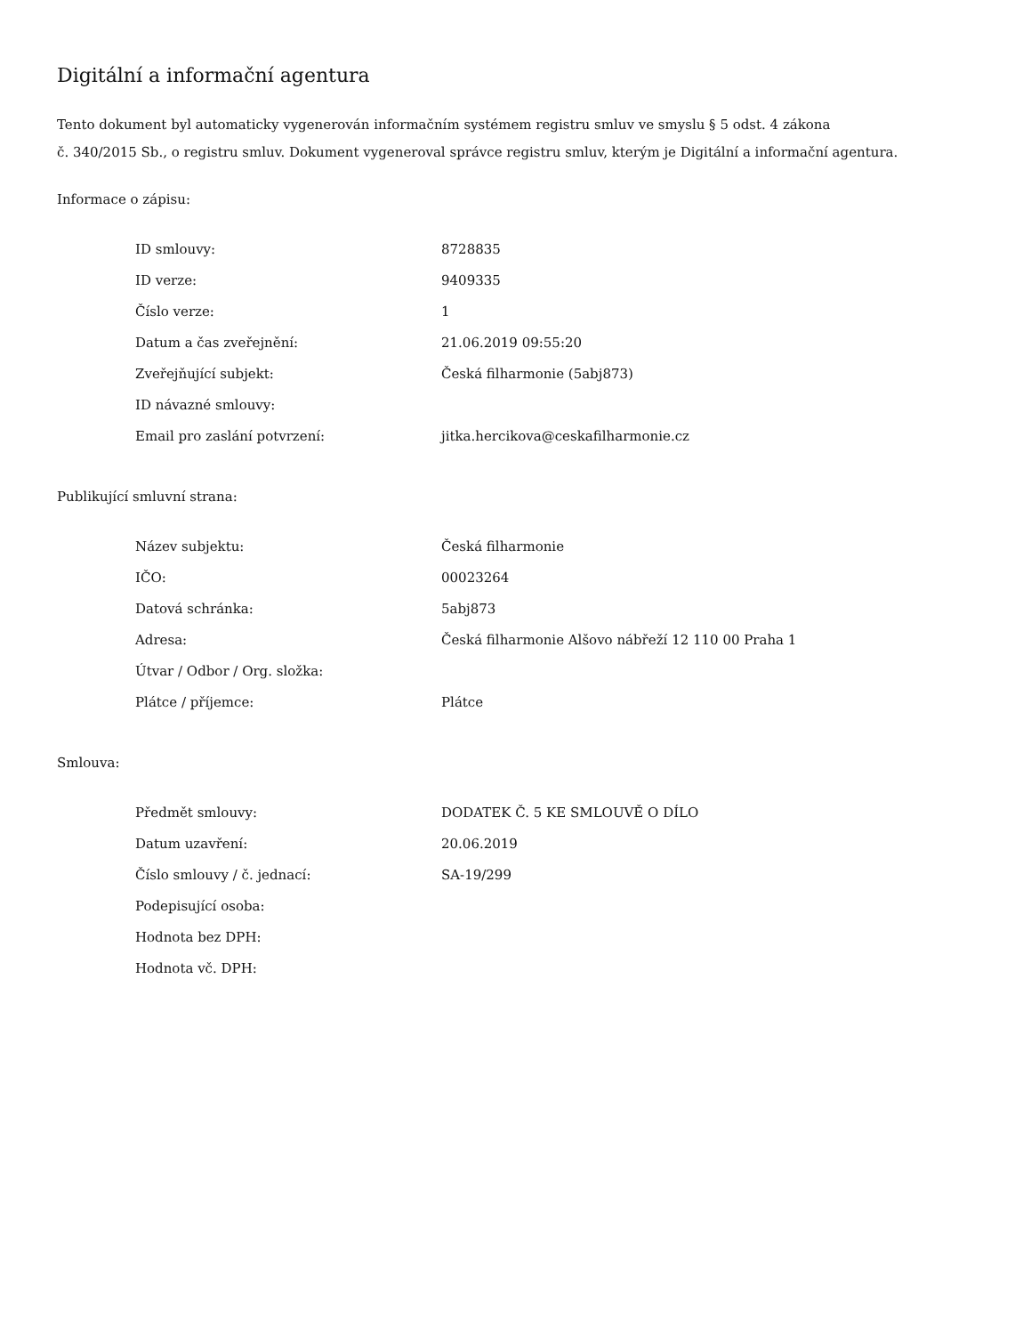Digitální a informační agentura
Tento dokument byl automaticky vygenerován informačním systémem registru smluv ve smyslu § 5 odst. 4 zákona
č. 340/2015 Sb., o registru smluv. Dokument vygeneroval správce registru smluv, kterým je Digitální a informační agentura.
Informace o zápisu:
| ID smlouvy: | 8728835 |
| ID verze: | 9409335 |
| Číslo verze: | 1 |
| Datum a čas zveřejnění: | 21.06.2019 09:55:20 |
| Zveřejňující subjekt: | Česká filharmonie (5abj873) |
| ID návazné smlouvy: | |
| Email pro zaslání potvrzení: | jitka.hercikova@ceskafilharmonie.cz |
Publikující smluvní strana:
| Název subjektu: | Česká filharmonie |
| IČO: | 00023264 |
| Datová schránka: | 5abj873 |
| Adresa: | Česká filharmonie Alšovo nábřeží 12 110 00 Praha 1 |
| Útvar / Odbor / Org. složka: | |
| Plátce / příjemce: | Plátce |
Smlouva:
| Předmět smlouvy: | DODATEK Č. 5 KE SMLOUVĚ O DÍLO |
| Datum uzavření: | 20.06.2019 |
| Číslo smlouvy / č. jednací: | SA-19/299 |
| Podepisující osoba: | |
| Hodnota bez DPH: | |
| Hodnota vč. DPH: | |